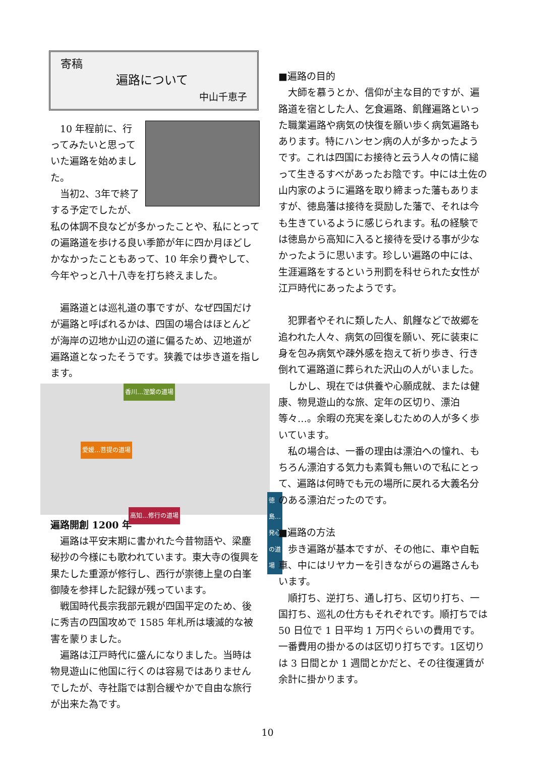寄稿
遍路について
中山千恵子
10 年程前に、行ってみたいと思っていた遍路を始めました。
当初2、3年で終了する予定でしたが、私の体調不良などが多かったことや、私にとっての遍路道を歩ける良い季節が年に四か月ほどしかなかったこともあって、10 年余り費やして、今年やっと八十八寺を打ち終えました。
遍路道とは巡礼道の事ですが、なぜ四国だけが遍路と呼ばれるかは、四国の場合はほとんどが海岸の辺地か山辺の道に偏るため、辺地道が遍路道となったそうです。狭義では歩き道を指します。
香川…涅槃の道場
愛媛…菩提の道場
高知…修行の道場
徳島…発心の道場
遍路開創 1200 年
遍路は平安末期に書かれた今昔物語や、梁塵秘抄の今様にも歌われています。東大寺の復興を果たした重源が修行し、西行が崇徳上皇の白峯御陵を参拝した記録が残っています。
戦国時代長宗我部元親が四国平定のため、後に秀吉の四国攻めで 1585 年札所は壊滅的な被害を蒙りました。
遍路は江戸時代に盛んになりました。当時は物見遊山に他国に行くのは容易ではありませんでしたが、寺社詣では割合緩やかで自由な旅行が出来た為です。
■遍路の目的
大師を慕うとか、信仰が主な目的ですが、遍路道を宿とした人、乞食遍路、飢饉遍路といった職業遍路や病気の快復を願い歩く病気遍路もあります。特にハンセン病の人が多かったようです。これは四国にお接待と云う人々の情に縋って生きるすべがあったお陰です。中には土佐の山内家のように遍路を取り締まった藩もありますが、徳島藩は接待を奨励した藩で、それは今も生きているように感じられます。私の経験では徳島から高知に入ると接待を受ける事が少なかったように思います。珍しい遍路の中には、生涯遍路をするという刑罰を科せられた女性が江戸時代にあったようです。
犯罪者やそれに類した人、飢饉などで故郷を追われた人々、病気の回復を願い、死に装束に身を包み病気や疎外感を抱えて祈り歩き、行き倒れて遍路道に葬られた沢山の人がいました。
しかし、現在では供養や心願成就、または健康、物見遊山的な旅、定年の区切り、漂泊等々…。余暇の充実を楽しむための人が多く歩いています。
私の場合は、一番の理由は漂泊への憧れ、もちろん漂泊する気力も素質も無いので私にとって、遍路は何時でも元の場所に戻れる大義名分のある漂泊だったのです。
■遍路の方法
歩き遍路が基本ですが、その他に、車や自転車、中にはリヤカーを引きながらの遍路さんもいます。
順打ち、逆打ち、通し打ち、区切り打ち、一国打ち、巡礼の仕方もそれぞれです。順打ちでは 50 日位で 1 日平均 1 万円ぐらいの費用です。一番費用の掛かるのは区切り打ちです。1区切りは 3 日間とか 1 週間とかだと、その往復運賃が余計に掛かります。
10